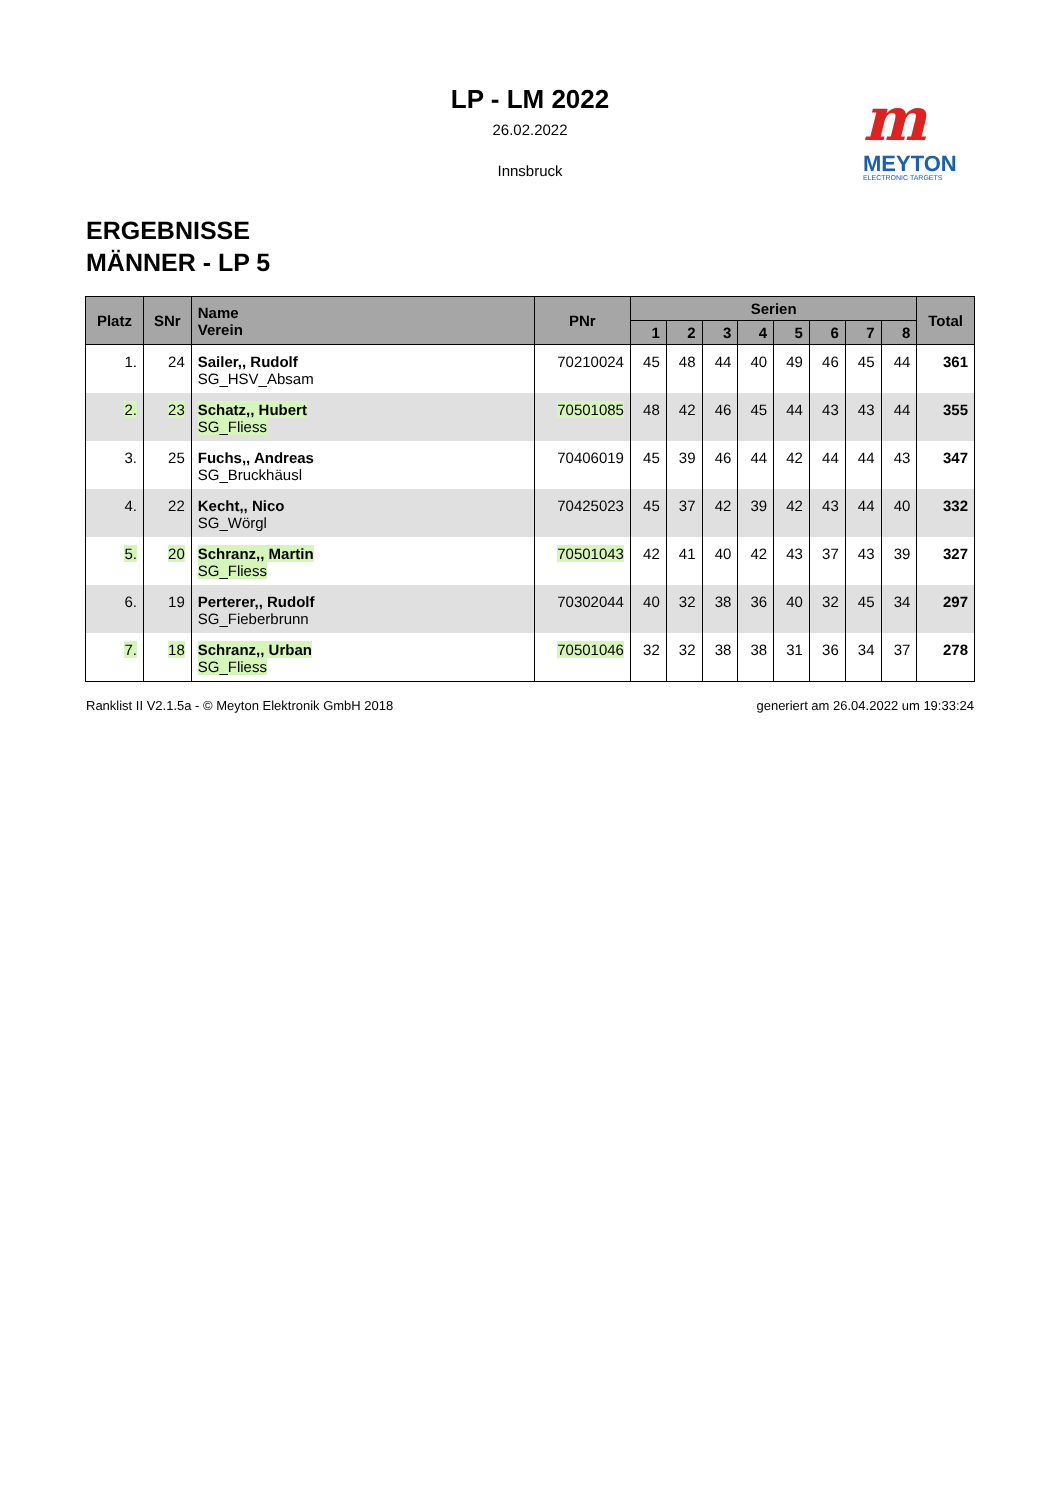LP - LM 2022
26.02.2022
Innsbruck
m
MEYTON
ELECTRONIC TARGETS
ERGEBNISSE
MÄNNER - LP 5
| Platz | SNr | Name Verein | PNr | Serien | | | | | | | | Total |
| --- | --- | --- | --- | --- | --- | --- | --- | --- | --- | --- | --- | --- |
| | | | | 1 | 2 | 3 | 4 | 5 | 6 | 7 | 8 | |
| 1. | 24 | Sailer,, Rudolf SG_HSV_Absam | 70210024 | 45 | 48 | 44 | 40 | 49 | 46 | 45 | 44 | 361 |
| 2. | 23 | Schatz,, Hubert SG_Fliess | 70501085 | 48 | 42 | 46 | 45 | 44 | 43 | 43 | 44 | 355 |
| 3. | 25 | Fuchs,, Andreas SG_Bruckhäusl | 70406019 | 45 | 39 | 46 | 44 | 42 | 44 | 44 | 43 | 347 |
| 4. | 22 | Kecht,, Nico SG_Wörgl | 70425023 | 45 | 37 | 42 | 39 | 42 | 43 | 44 | 40 | 332 |
| 5. | 20 | Schranz,, Martin SG_Fliess | 70501043 | 42 | 41 | 40 | 42 | 43 | 37 | 43 | 39 | 327 |
| 6. | 19 | Perterer,, Rudolf SG_Fieberbrunn | 70302044 | 40 | 32 | 38 | 36 | 40 | 32 | 45 | 34 | 297 |
| 7. | 18 | Schranz,, Urban SG_Fliess | 70501046 | 32 | 32 | 38 | 38 | 31 | 36 | 34 | 37 | 278 |
Ranklist II V2.1.5a - © Meyton Elektronik GmbH 2018 generiert am 26.04.2022 um 19:33:24